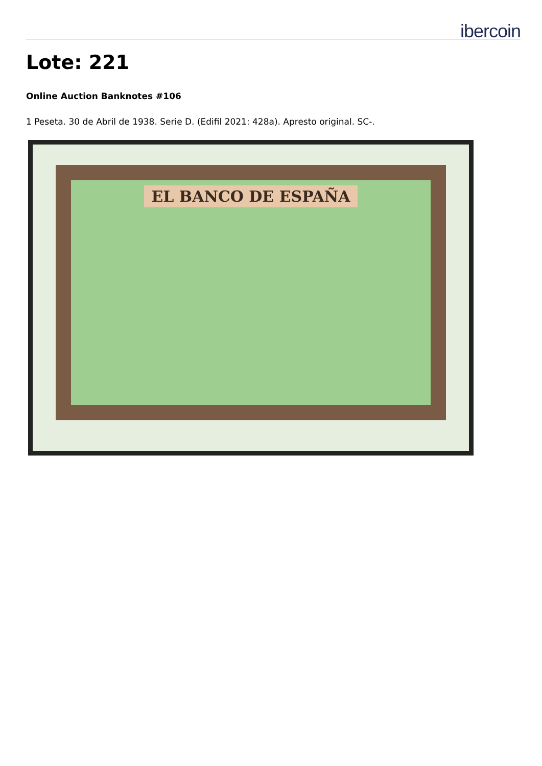ibercoin
Lote: 221
Online Auction Banknotes #106
1 Peseta. 30 de Abril de 1938. Serie D. (Edifil 2021: 428a). Apresto original. SC-.
EL BANCO DE ESPAÑA